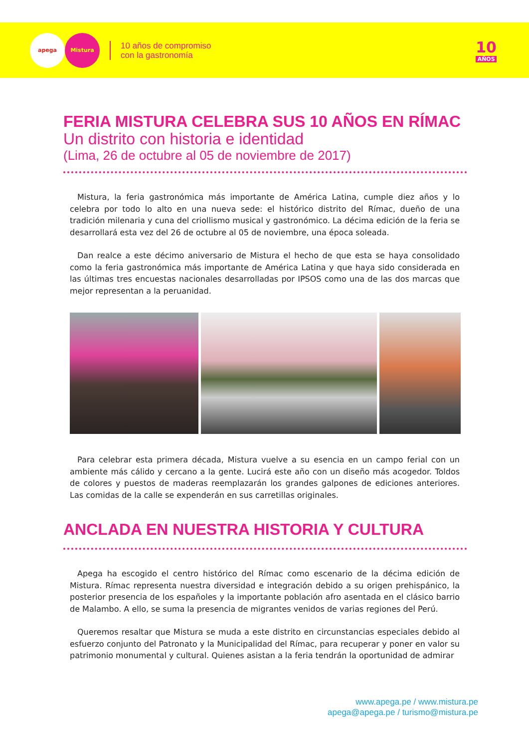apega Mistura
10 años de compromiso
con la gastronomía
10
AÑOS
FERIA MISTURA CELEBRA SUS 10 AÑOS EN RÍMAC
Un distrito con historia e identidad
(Lima, 26 de octubre al 05 de noviembre de 2017)
Mistura, la feria gastronómica más importante de América Latina, cumple diez años y lo celebra por todo lo alto en una nueva sede: el histórico distrito del Rímac, dueño de una tradición milenaria y cuna del criollismo musical y gastronómico. La décima edición de la feria se desarrollará esta vez del 26 de octubre al 05 de noviembre, una época soleada.
Dan realce a este décimo aniversario de Mistura el hecho de que esta se haya consolidado como la feria gastronómica más importante de América Latina y que haya sido considerada en las últimas tres encuestas nacionales desarrolladas por IPSOS como una de las dos marcas que mejor representan a la peruanidad.
Para celebrar esta primera década, Mistura vuelve a su esencia en un campo ferial con un ambiente más cálido y cercano a la gente. Lucirá este año con un diseño más acogedor. Toldos de colores y puestos de maderas reemplazarán los grandes galpones de ediciones anteriores. Las comidas de la calle se expenderán en sus carretillas originales.
ANCLADA EN NUESTRA HISTORIA Y CULTURA
Apega ha escogido el centro histórico del Rímac como escenario de la décima edición de Mistura. Rímac representa nuestra diversidad e integración debido a su origen prehispánico, la posterior presencia de los españoles y la importante población afro asentada en el clásico barrio de Malambo. A ello, se suma la presencia de migrantes venidos de varias regiones del Perú.
Queremos resaltar que Mistura se muda a este distrito en circunstancias especiales debido al esfuerzo conjunto del Patronato y la Municipalidad del Rímac, para recuperar y poner en valor su patrimonio monumental y cultural. Quienes asistan a la feria tendrán la oportunidad de admirar
www.apega.pe / www.mistura.pe
apega@apega.pe / turismo@mistura.pe